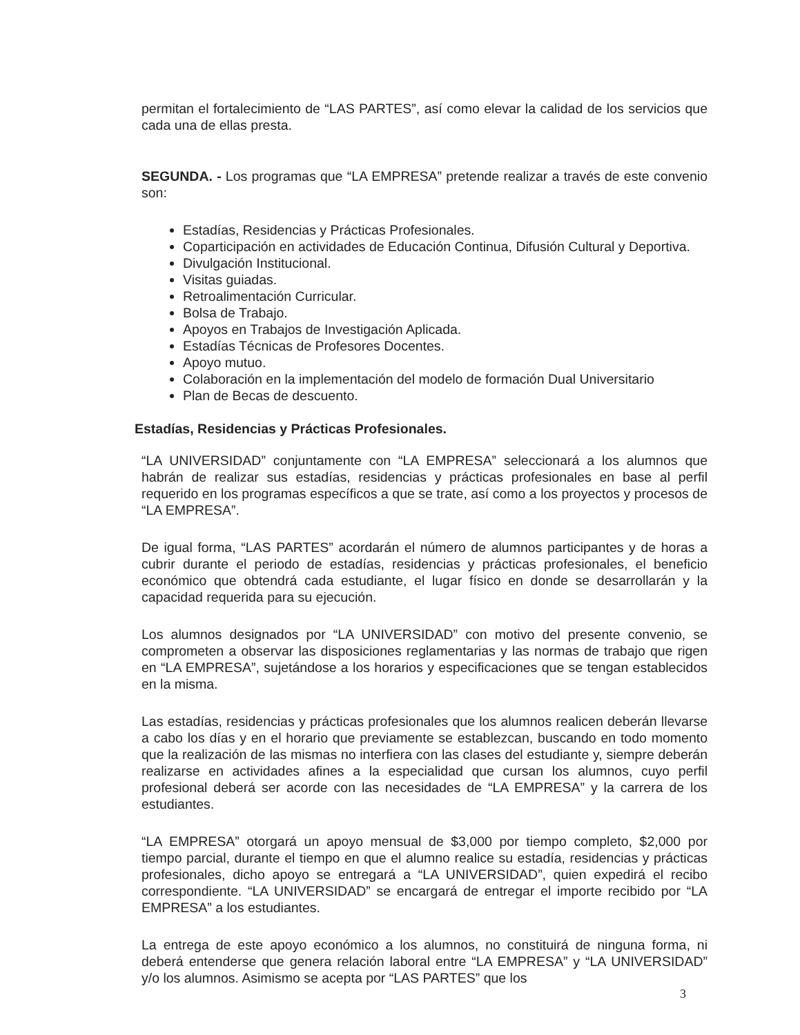permitan el fortalecimiento de “LAS PARTES”, así como elevar la calidad de los servicios que cada una de ellas presta.
SEGUNDA. - Los programas que “LA EMPRESA” pretende realizar a través de este convenio son:
Estadías, Residencias y Prácticas Profesionales.
Coparticipación en actividades de Educación Continua, Difusión Cultural y Deportiva.
Divulgación Institucional.
Visitas guiadas.
Retroalimentación Curricular.
Bolsa de Trabajo.
Apoyos en Trabajos de Investigación Aplicada.
Estadías Técnicas de Profesores Docentes.
Apoyo mutuo.
Colaboración en la implementación del modelo de formación Dual Universitario
Plan de Becas de descuento.
Estadías, Residencias y Prácticas Profesionales.
“LA UNIVERSIDAD” conjuntamente con “LA EMPRESA” seleccionará a los alumnos que habrán de realizar sus estadías, residencias y prácticas profesionales en base al perfil requerido en los programas específicos a que se trate, así como a los proyectos y procesos de “LA EMPRESA”.
De igual forma, “LAS PARTES” acordarán el número de alumnos participantes y de horas a cubrir durante el periodo de estadías, residencias y prácticas profesionales, el beneficio económico que obtendrá cada estudiante, el lugar físico en donde se desarrollarán y la capacidad requerida para su ejecución.
Los alumnos designados por “LA UNIVERSIDAD” con motivo del presente convenio, se comprometen a observar las disposiciones reglamentarias y las normas de trabajo que rigen en “LA EMPRESA”, sujetándose a los horarios y especificaciones que se tengan establecidos en la misma.
Las estadías, residencias y prácticas profesionales que los alumnos realicen deberán llevarse a cabo los días y en el horario que previamente se establezcan, buscando en todo momento que la realización de las mismas no interfiera con las clases del estudiante y, siempre deberán realizarse en actividades afines a la especialidad que cursan los alumnos, cuyo perfil profesional deberá ser acorde con las necesidades de “LA EMPRESA” y la carrera de los estudiantes.
“LA EMPRESA” otorgará un apoyo mensual de $3,000 por tiempo completo, $2,000 por tiempo parcial, durante el tiempo en que el alumno realice su estadía, residencias y prácticas profesionales, dicho apoyo se entregará a “LA UNIVERSIDAD”, quien expedirá el recibo correspondiente. “LA UNIVERSIDAD” se encargará de entregar el importe recibido por “LA EMPRESA” a los estudiantes.
La entrega de este apoyo económico a los alumnos, no constituirá de ninguna forma, ni deberá entenderse que genera relación laboral entre “LA EMPRESA” y “LA UNIVERSIDAD” y/o los alumnos. Asimismo se acepta por “LAS PARTES” que los
3